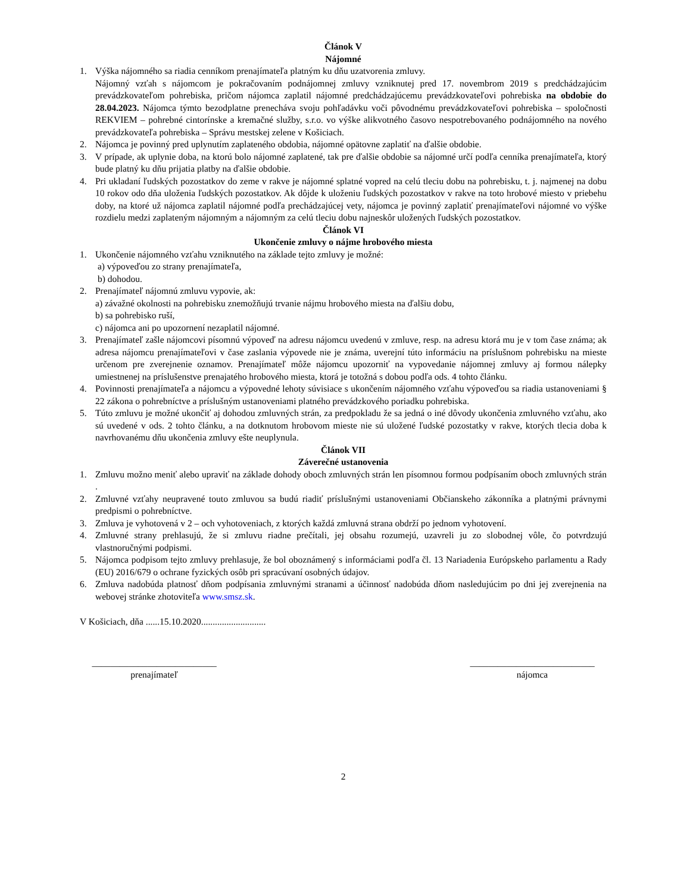Článok V
Nájomné
1. Výška nájomného sa riadia cenníkom prenajímateľa platným ku dňu uzatvorenia zmluvy.
Nájomný vzťah s nájomcom je pokračovaním podnájomnej zmluvy vzniknutej pred 17. novembrom 2019 s predchádzajúcim prevádzkovateľom pohrebiska, pričom nájomca zaplatil nájomné predchádzajúcemu prevádzkovateľovi pohrebiska na obdobie do 28.04.2023. Nájomca týmto bezodplatne prenecháva svoju pohľadávku voči pôvodnému prevádzkovateľovi pohrebiska – spoločnosti REKVIEM – pohrebné cintorínske a kremačné služby, s.r.o. vo výške alikvotného časovo nespotrebovaného podnájomného na nového prevádzkovateľa pohrebiska – Správu mestskej zelene v Košiciach.
2. Nájomca je povinný pred uplynutím zaplateného obdobia, nájomné opätovne zaplatiť na ďalšie obdobie.
3. V prípade, ak uplynie doba, na ktorú bolo nájomné zaplatené, tak pre ďalšie obdobie sa nájomné určí podľa cenníka prenajímateľa, ktorý bude platný ku dňu prijatia platby na ďalšie obdobie.
4. Pri ukladaní ľudských pozostatkov do zeme v rakve je nájomné splatné vopred na celú tleciu dobu na pohrebisku, t. j. najmenej na dobu 10 rokov odo dňa uloženia ľudských pozostatkov. Ak dôjde k uloženiu ľudských pozostatkov v rakve na toto hrobové miesto v priebehu doby, na ktoré už nájomca zaplatil nájomné podľa prechádzajúcej vety, nájomca je povinný zaplatiť prenajímateľovi nájomné vo výške rozdielu medzi zaplateným nájomným a nájomným za celú tleciu dobu najneskôr uložených ľudských pozostatkov.
Článok VI
Ukončenie zmluvy o nájme hrobového miesta
1. Ukončenie nájomného vzťahu vzniknutého na základe tejto zmluvy je možné:
a) výpoveďou zo strany prenajímateľa,
b) dohodou.
2. Prenajímateľ nájomnú zmluvu vypovie, ak:
a) závažné okolnosti na pohrebisku znemožňujú trvanie nájmu hrobového miesta na ďalšiu dobu,
b) sa pohrebisko ruší,
c) nájomca ani po upozornení nezaplatil nájomné.
3. Prenajímateľ zašle nájomcovi písomnú výpoveď na adresu nájomcu uvedenú v zmluve, resp. na adresu ktorá mu je v tom čase známa; ak adresa nájomcu prenajímateľovi v čase zaslania výpovede nie je známa, uverejní túto informáciu na príslušnom pohrebisku na mieste určenom pre zverejnenie oznamov. Prenajímateľ môže nájomcu upozorniť na vypovedanie nájomnej zmluvy aj formou nálepky umiestnenej na príslušenstve prenajatého hrobového miesta, ktorá je totožná s dobou podľa ods. 4 tohto článku.
4. Povinnosti prenajímateľa a nájomcu a výpovedné lehoty súvisiace s ukončením nájomného vzťahu výpoveďou sa riadia ustanoveniami § 22 zákona o pohrebníctve a príslušným ustanoveniami platného prevádzkového poriadku pohrebiska.
5. Túto zmluvu je možné ukončiť aj dohodou zmluvných strán, za predpokladu že sa jedná o iné dôvody ukončenia zmluvného vzťahu, ako sú uvedené v ods. 2 tohto článku, a na dotknutom hrobovom mieste nie sú uložené ľudské pozostatky v rakve, ktorých tlecia doba k navrhovanému dňu ukončenia zmluvy ešte neuplynula.
Článok VII
Záverečné ustanovenia
1. Zmluvu možno meniť alebo upraviť na základe dohody oboch zmluvných strán len písomnou formou podpísaním oboch zmluvných strán .
2. Zmluvné vzťahy neupravené touto zmluvou sa budú riadiť príslušnými ustanoveniami Občianskeho zákonníka a platnými právnymi predpismi o pohrebníctve.
3. Zmluva je vyhotovená v 2 – och vyhotoveniach, z ktorých každá zmluvná strana obdrží po jednom vyhotovení.
4. Zmluvné strany prehlasujú, že si zmluvu riadne prečítali, jej obsahu rozumejú, uzavreli ju zo slobodnej vôle, čo potvrdzujú vlastnoručnými podpismi.
5. Nájomca podpisom tejto zmluvy prehlasuje, že bol oboznámený s informáciami podľa čl. 13 Nariadenia Európskeho parlamentu a Rady (EU) 2016/679 o ochrane fyzických osôb pri spracúvaní osobných údajov.
6. Zmluva nadobúda platnosť dňom podpísania zmluvnými stranami a účinnosť nadobúda dňom nasledujúcim po dni jej zverejnenia na webovej stránke zhotoviteľa www.smsz.sk.
V Košiciach, dňa ......15.10.2020............................
___________________________
prenajímateľ
___________________________
nájomca
2